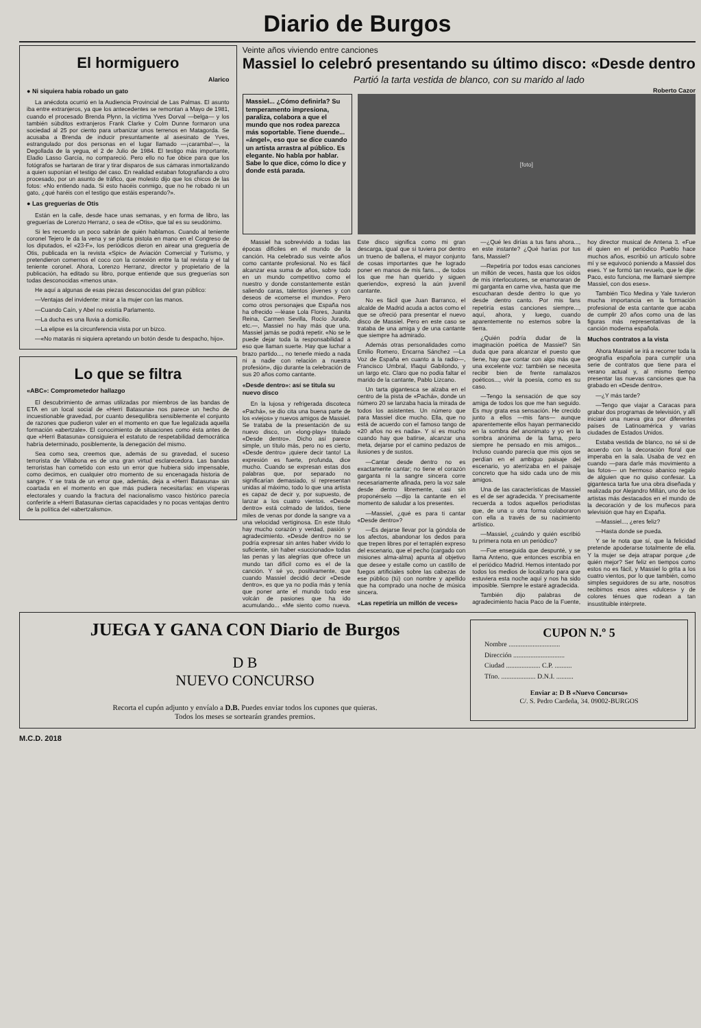Diario de Burgos
El hormiguero
Alarico
● Ni siquiera había robado un gato
La anécdota ocurrió en la Audiencia Provincial de Las Palmas. El asunto iba entre extranjeros, ya que los antecedentes se remontan a Mayo de 1981, cuando el procesado Brenda Plynn, la víctima Yves Dorval —belga— y los también súbditos extranjeros Frank Clarke y Colm Dunne formaron una sociedad al 25 por ciento para urbanizar unos terrenos en Matagorda. Se acusaba a Brenda de inducir presuntamente al asesinato de Yves, estrangulado por dos personas en el lugar llamado —¡caramba!—, la Degollada de la yegua, el 2 de Julio de 1984. El testigo más importante, Eladio Lasso García, no compareció. Pero ello no fue óbice para que los fotógrafos se hartaran de tirar y tirar disparos de sus cámaras inmortalizando a quien suponían el testigo del caso. En realidad estaban fotografiando a otro procesado, por un asunto de tráfico, que molesto dijo que los chicos de las fotos: «No entiendo nada. Si esto hacéis conmigo, que no he robado ni un gato, ¿qué haréis con el testigo que estáis esperando?».
● Las greguerías de Otis
Están en la calle, desde hace unas semanas, y en forma de libro, las greguerías de Lorenzo Herranz, o sea de «Otis», que tal es su seudónimo.
Si les recuerdo un poco sabrán de quién hablamos. Cuando al teniente coronel Tejero le da la vena y se planta pistola en mano en el Congreso de los diputados, el «23-F», los periódicos dieron en airear una greguería de Otis, publicada en la revista «Spic» de Aviación Comercial y Turismo, y pretendieron comernos el coco con la conexión entre la tal revista y el tal teniente coronel. Ahora, Lorenzo Herranz, director y propietario de la publicación, ha editado su libro, porque entiende que sus greguerías son todas desconocidas «menos una».
He aquí a algunas de esas piezas desconocidas del gran público:
—Ventajas del invidente: mirar a la mujer con las manos.
—Cuando Caín, y Abel no existía Parlamento.
—La ducha es una lluvia a domicilio.
—La elipse es la circunferencia vista por un bizco.
—«No matarás ni siquiera apretando un botón desde tu despacho, hijo».
Lo que se filtra
«ABC»: Comprometedor hallazgo
El descubrimiento de armas utilizadas por miembros de las bandas de ETA en un local social de «Herri Batasuna» nos parece un hecho de incuestionable gravedad, por cuanto desequilibra sensiblemente el conjunto de razones que pudieron valer en el momento en que fue legalizada aquella formación «abertzale». El conocimiento de situaciones como ésta antes de que «Herri Batasuna» consiguiera el estatuto de respetabilidad democrática habría determinado, posiblemente, la denegación del mismo.
Sea como sea, creemos que, además de su gravedad, el suceso terrorista de Villabona es de una gran virtud esclarecedora. Las bandas terroristas han cometido con esto un error que hubiera sido impensable, como decimos, en cualquier otro momento de su encenagada historia de sangre. Y se trata de un error que, además, deja a «Herri Batasuna» sin coartada en el momento en que más pudiera necesitarlas: en vísperas electorales y cuando la fractura del nacionalismo vasco histórico parecía conferirle a «Herri Batasuna» ciertas capacidades y no pocas ventajas dentro de la política del «abertzalismo».
Veinte años viviendo entre canciones
Massiel lo celebró presentando su último disco: «Desde dentro
Partió la tarta vestida de blanco, con su marido al lado
Roberto Cazor
Massiel... ¿Cómo definirla? Su temperamento impresiona, paraliza, colabora a que el mundo que nos rodea parezca más soportable. Tiene duende... «ángel», eso que se dice cuando un artista arrastra al público. Es elegante. No habla por hablar. Sabe lo que dice, cómo lo dice y donde está parada.
[foto]
Massiel ha sobrevivido a todas las épocas difíciles en el mundo de la canción. Ha celebrado sus veinte años como cantante profesional. No es fácil alcanzar esa suma de años, sobre todo en un mundo competitivo como el nuestro y donde constantemente están saliendo caras, talentos jóvenes y con deseos de «comerse el mundo». Pero como otros personajes que España nos ha ofrecido —léase Lola Flores, Juanita Reina, Carmen Sevilla, Rocío Jurado, etc.—, Massiel no hay más que una. Massiel jamás se podrá repetir. «No se le puede dejar toda la responsabilidad a eso que llaman suerte. Hay que luchar a brazo partido..., no tenerle miedo a nada ni a nadie con relación a nuestra profesión», dijo durante la celebración de sus 20 años como cantante.
«Desde dentro»: así se titula su nuevo disco
En la lujosa y refrigerada discoteca «Pachá», se dio cita una buena parte de los «viejos» y nuevos amigos de Massiel. Se trataba de la presentación de su nuevo disco, un «long-play» titulado «Desde dentro». Dicho así parece simple, un título más, pero no es cierto, «Desde dentro» ¡quiere decir tanto! La expresión es fuerte, profunda, dice mucho. Cuando se expresan estas dos palabras que, por separado no significarían demasiado, sí representan unidas al máximo, todo lo que una artista es capaz de decir y, por supuesto, de lanzar a los cuatro vientos. «Desde dentro» está colmado de latidos, tiene miles de venas por donde la sangre va a una velocidad vertiginosa. En este título hay mucho corazón y verdad, pasión y agradecimiento. «Desde dentro» no se podría expresar sin antes haber vivido lo suficiente, sin haber «succionado» todas las penas y las alegrías que ofrece un mundo tan difícil como es el de la canción. Y sé yo, positivamente, que cuando Massiel decidió decir «Desde dentro», es que ya no podía más y tenía que poner ante el mundo todo ese volcán de pasiones que ha ido acumulando... «Me siento como nueva. Este disco significa como mi gran descarga, igual que si tuviera por dentro un trueno de ballena, el mayor conjunto de cosas importantes que he logrado poner en manos de mis fans..., de todos los que me han querido y siguen queriendo», expresó la aún juvenil cantante.
No es fácil que Juan Barranco, el alcalde de Madrid acuda a actos como el que se ofreció para presentar el nuevo disco de Massiel. Pero en este caso se trataba de una amiga y de una cantante que siempre ha admirado.
Además otras personalidades como Emilio Romero, Encarna Sánchez —La Voz de España en cuanto a la radio—, Francisco Umbral, Iñaqui Gabilondo, y un largo etc. Claro que no podía faltar el marido de la cantante, Pablo Lizcano.
Un tarta gigantesca se alzaba en el centro de la pista de «Pachá», donde un número 20 se lanzaba hacia la mirada de todos los asistentes. Un número que para Massiel dice mucho. Ella, que no está de acuerdo con el famoso tango de «20 años no es nada». Y sí es mucho cuando hay que batirse, alcanzar una meta, dejarse por el camino pedazos de ilusiones y de sustos.
—Cantar desde dentro no es exactamente cantar; no tiene el corazón garganta ni la sangre sincera corre necesariamente afinada, pero la voz sale desde dentro libremente, casi sin proponérselo —dijo la cantante en el momento de saludar a los presentes.
—Massiel, ¿qué es para ti cantar «Desde dentro»?
—Es dejarse llevar por la góndola de los afectos, abandonar los dedos para que trepen libres por el terraplén expreso del escenario, que el pecho (cargado con misiones alma-alma) apunta al objetivo que desee y estalle como un castillo de fuegos artificiales sobre las cabezas de ese público (tú) con nombre y apellido que ha comprado una noche de música sincera.
«Las repetiría un millón de veces»
—¿Qué les dirías a tus fans ahora..., en este instante? ¿Qué harías por tus fans, Massiel?
—Repetiría por todos esas canciones un millón de veces, hasta que los oídos de mis interlocutores, se enamoraran de mi garganta en carne viva, hasta que me escucharan desde dentro lo que yo desde dentro canto. Por mis fans repetiría estas canciones siempre..., aquí, ahora, y luego, cuando aparentemente no estemos sobre la tierra.
¿Quién podría dudar de la imaginación poética de Massiel? Sin duda que para alcanzar el puesto que tiene, hay que contar con algo más que una excelente voz: también se necesita recibir bien de frente ramalazos poéticos..., vivir la poesía, como es su caso.
—Tengo la sensación de que soy amiga de todos los que me han seguido. Es muy grata esa sensación. He crecido junto a ellos —mis fans— aunque aparentemente ellos hayan permanecido en la sombra del anonimato y yo en la sombra anónima de la fama, pero siempre he pensado en mis amigos... Incluso cuando parecía que mis ojos se perdían en el ambiguo paisaje del escenario, yo aterrizaba en el paisaje concreto que ha sido cada uno de mis amigos.
Una de las características de Massiel es el de ser agradecida. Y precisamente recuerda a todos aquellos periodistas que, de una u otra forma colaboraron con ella a través de su nacimiento artístico.
—Massiel, ¿cuándo y quién escribió tu primera nota en un periódico?
—Fue enseguida que despunté, y se llama Anteno, que entonces escribía en el periódico Madrid. Hemos intentado por todos los medios de localizarlo para que estuviera esta noche aquí y nos ha sido imposible. Siempre le estaré agradecida.
También dijo palabras de agradecimiento hacia Paco de la Fuente, hoy director musical de Antena 3. «Fue él quien en el periódico Pueblo hace muchos años, escribió un artículo sobre mí y se equivocó poniendo a Massiel dos eses. Y se formó tan revuelo, que le dije: Paco, esto funciona, me llamaré siempre Massiel, con dos eses».
También Tico Medina y Yale tuvieron mucha importancia en la formación profesional de esta cantante que acaba de cumplir 20 años como una de las figuras más representativas de la canción moderna española.
Muchos contratos a la vista
Ahora Massiel se irá a recorrer toda la geografía española para cumplir una serie de contratos que tiene para el verano actual y, al mismo tiempo presentar las nuevas canciones que ha grabado en «Desde dentro».
—¿Y más tarde?
—Tengo que viajar a Caracas para grabar dos programas de televisión, y allí iniciaré una nueva gira por diferentes países de Latinoamérica y varias ciudades de Estados Unidos.
Estaba vestida de blanco, no sé si de acuerdo con la decoración floral que imperaba en la sala. Usaba de vez en cuando —para darle más movimiento a las fotos— un hermoso abanico regalo de alguien que no quiso confesar. La gigantesca tarta fue una obra diseñada y realizada por Alejandro Millán, uno de los artistas más destacados en el mundo de la decoración y de los muñecos para televisión que hay en España.
—Massiel..., ¿eres feliz?
—Hasta donde se pueda.
Y se le nota que sí, que la felicidad pretende apoderarse totalmente de ella. Y la mujer se deja atrapar porque ¿de quién mejor? Ser feliz en tiempos como estos no es fácil, y Massiel lo grita a los cuatro vientos, por lo que también, como simples seguidores de su arte, nosotros recibimos esos aires «dulces» y de colores ténues que rodean a tan insustituible intérprete.
JUEGA Y GANA CON Diario de Burgos
D B
NUEVO CONCURSO
Recorta el cupón adjunto y envíalo a D.B. Puedes enviar todos los cupones que quieras.
Todos los meses se sortearán grandes premios.
CUPON N.º 5
Nombre ..............................
Dirección ..............................
Ciudad .................... C.P. ..........
Tfno. .................... D.N.I. ..........
Enviar a: D B «Nuevo Concurso»
C/. S. Pedro Cardeña, 34. 09002-BURGOS
M.C.D. 2018